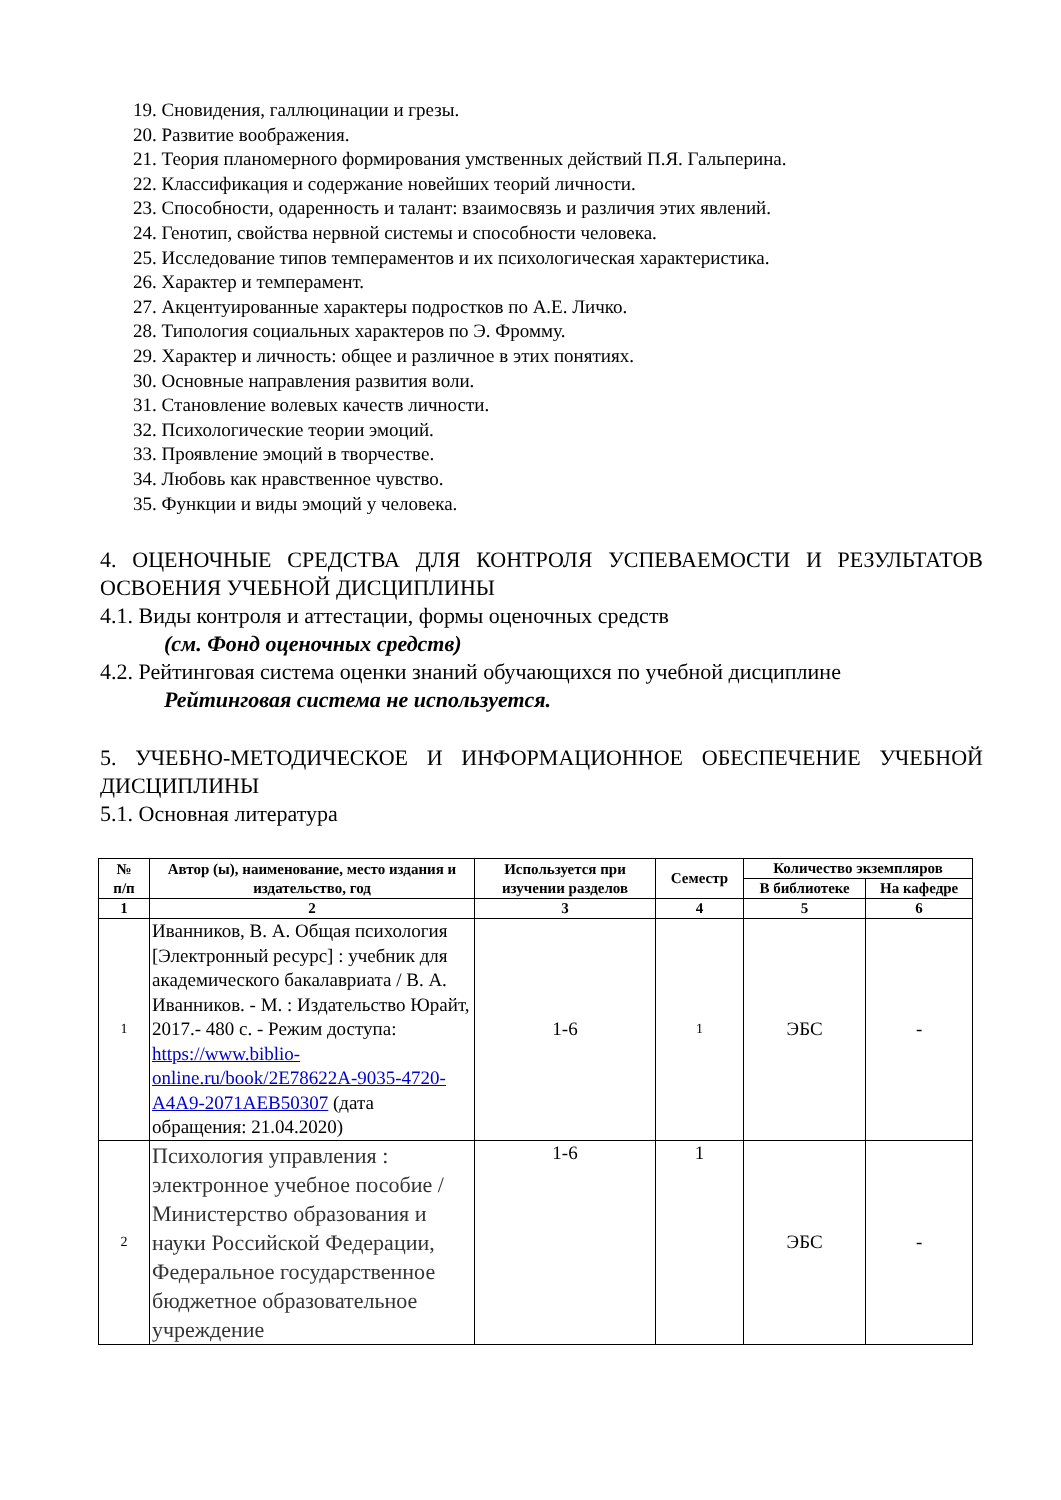19. Сновидения, галлюцинации и грезы.
20. Развитие воображения.
21. Теория планомерного формирования умственных действий П.Я. Гальперина.
22. Классификация и содержание новейших теорий личности.
23. Способности, одаренность и талант: взаимосвязь и различия этих явлений.
24. Генотип, свойства нервной системы и способности человека.
25. Исследование типов темпераментов и их психологическая характеристика.
26. Характер и темперамент.
27. Акцентуированные характеры подростков по А.Е. Личко.
28. Типология социальных характеров по Э. Фромму.
29. Характер и личность: общее и различное в этих понятиях.
30. Основные направления развития воли.
31. Становление волевых качеств личности.
32. Психологические теории эмоций.
33. Проявление эмоций в творчестве.
34. Любовь как нравственное чувство.
35. Функции и виды эмоций у человека.
4. ОЦЕНОЧНЫЕ СРЕДСТВА ДЛЯ КОНТРОЛЯ УСПЕВАЕМОСТИ И РЕЗУЛЬТАТОВ ОСВОЕНИЯ УЧЕБНОЙ ДИСЦИПЛИНЫ
4.1. Виды контроля и аттестации, формы оценочных средств
(см. Фонд оценочных средств)
4.2. Рейтинговая система оценки знаний обучающихся по учебной дисциплине
Рейтинговая система не используется.
5. УЧЕБНО-МЕТОДИЧЕСКОЕ И ИНФОРМАЦИОННОЕ ОБЕСПЕЧЕНИЕ УЧЕБНОЙ ДИСЦИПЛИНЫ
5.1. Основная литература
| № п/п | Автор (ы), наименование, место издания и издательство, год | Используется при изучении разделов | Семестр | Количество экземпляров | |
| --- | --- | --- | --- | --- | --- |
| | | | | В библиотеке | На кафедре |
| 1 | 2 | 3 | 4 | 5 | 6 |
| 1 | Иванников, В. А. Общая психология [Электронный ресурс] : учебник для академического бакалавриата / В. А. Иванников. - М. : Издательство Юрайт, 2017.- 480 с. - Режим доступа: https://www.biblio-online.ru/book/2E78622A-9035-4720-A4A9-2071AEB50307 (дата обращения: 21.04.2020) | 1-6 | 1 | ЭБС | - |
| 2 | Психология управления : электронное учебное пособие / Министерство образования и науки Российской Федерации, Федеральное государственное бюджетное образовательное учреждение | 1-6 | 1 | ЭБС | - |